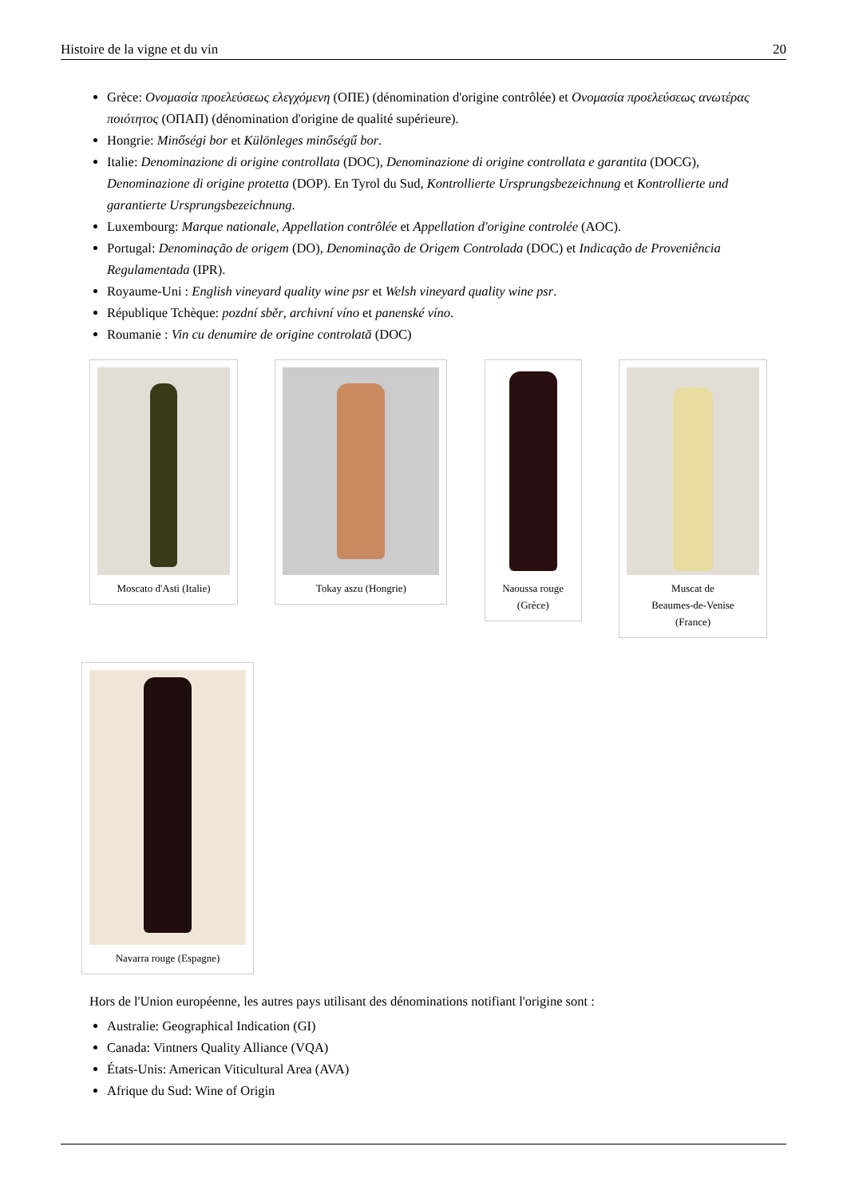Histoire de la vigne et du vin 20
Grèce: Ονομασία προελεύσεως ελεγχόμενη (ΟΠΕ) (dénomination d'origine contrôlée) et Ονομασία προελεύσεως ανωτέρας ποιότητος (ΟΠΑΠ) (dénomination d'origine de qualité supérieure).
Hongrie: Minőségi bor et Különleges minőségű bor.
Italie: Denominazione di origine controllata (DOC), Denominazione di origine controllata e garantita (DOCG), Denominazione di origine protetta (DOP). En Tyrol du Sud, Kontrollierte Ursprungsbezeichnung et Kontrollierte und garantierte Ursprungsbezeichnung.
Luxembourg: Marque nationale, Appellation contrôlée et Appellation d'origine controlée (AOC).
Portugal: Denominação de origem (DO), Denominação de Origem Controlada (DOC) et Indicação de Proveniência Regulamentada (IPR).
Royaume-Uni : English vineyard quality wine psr et Welsh vineyard quality wine psr.
République Tchèque: pozdní sběr, archivní víno et panenské víno.
Roumanie : Vin cu denumire de origine controlată (DOC)
Moscato d'Asti (Italie)
Tokay aszu (Hongrie) Naoussa rouge
(Grèce)
Muscat de
Beaumes-de-Venise
(France)
Navarra rouge (Espagne)
Hors de l'Union européenne, les autres pays utilisant des dénominations notifiant l'origine sont :
Australie: Geographical Indication (GI)
Canada: Vintners Quality Alliance (VQA)
États-Unis: American Viticultural Area (AVA)
Afrique du Sud: Wine of Origin